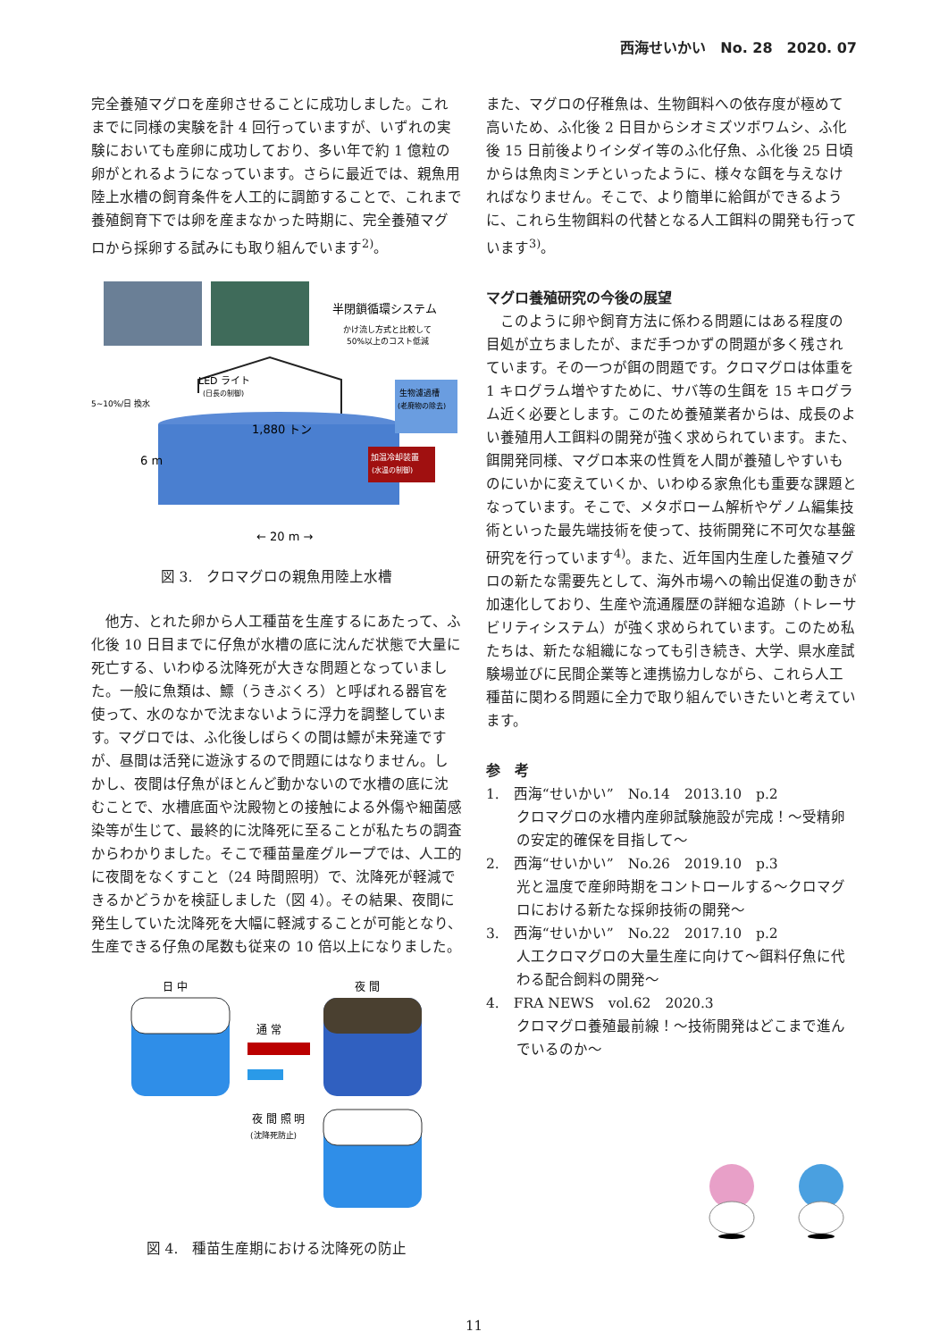西海せいかい　No. 28　2020. 07
完全養殖マグロを産卵させることに成功しました。これまでに同様の実験を計 4 回行っていますが、いずれの実験においても産卵に成功しており、多い年で約 1 億粒の卵がとれるようになっています。さらに最近では、親魚用陸上水槽の飼育条件を人工的に調節することで、これまで養殖飼育下では卵を産まなかった時期に、完全養殖マグロから採卵する試みにも取り組んでいます<sup>2)</sup>。
半閉鎖循環システム
かけ流し方式と比較して
50%以上のコスト低減
LED ライト
(日長の制御)
5~10%/日 換水
1,880 トン
6 m
生物濾過槽
(老廃物の除去)
加温冷却装置
(水温の制御)
← 20 m →
図 3.　クロマグロの親魚用陸上水槽
　他方、とれた卵から人工種苗を生産するにあたって、ふ化後 10 日目までに仔魚が水槽の底に沈んだ状態で大量に死亡する、いわゆる沈降死が大きな問題となっていました。一般に魚類は、鰾（うきぶくろ）と呼ばれる器官を使って、水のなかで沈まないように浮力を調整しています。マグロでは、ふ化後しばらくの間は鰾が未発達ですが、昼間は活発に遊泳するので問題にはなりません。しかし、夜間は仔魚がほとんど動かないので水槽の底に沈むことで、水槽底面や沈殿物との接触による外傷や細菌感染等が生じて、最終的に沈降死に至ることが私たちの調査からわかりました。そこで種苗量産グループでは、人工的に夜間をなくすこと（24 時間照明）で、沈降死が軽減できるかどうかを検証しました（図 4）。その結果、夜間に発生していた沈降死を大幅に軽減することが可能となり、生産できる仔魚の尾数も従来の 10 倍以上になりました。
日 中
夜 間
通 常
夜 間 照 明
(沈降死防止)
図 4.　種苗生産期における沈降死の防止
また、マグロの仔稚魚は、生物餌料への依存度が極めて高いため、ふ化後 2 日目からシオミズツボワムシ、ふ化後 15 日前後よりイシダイ等のふ化仔魚、ふ化後 25 日頃からは魚肉ミンチといったように、様々な餌を与えなければなりません。そこで、より簡単に給餌ができるように、これら生物餌料の代替となる人工餌料の開発も行っています<sup>3)</sup>。
マグロ養殖研究の今後の展望
　このように卵や飼育方法に係わる問題にはある程度の目処が立ちましたが、まだ手つかずの問題が多く残されています。その一つが餌の問題です。クロマグロは体重を 1 キログラム増やすために、サバ等の生餌を 15 キログラム近く必要とします。このため養殖業者からは、成長のよい養殖用人工餌料の開発が強く求められています。また、餌開発同様、マグロ本来の性質を人間が養殖しやすいものにいかに変えていくか、いわゆる家魚化も重要な課題となっています。そこで、メタボローム解析やゲノム編集技術といった最先端技術を使って、技術開発に不可欠な基盤研究を行っています<sup>4)</sup>。また、近年国内生産した養殖マグロの新たな需要先として、海外市場への輸出促進の動きが加速化しており、生産や流通履歴の詳細な追跡（トレーサビリティシステム）が強く求められています。このため私たちは、新たな組織になっても引き続き、大学、県水産試験場並びに民間企業等と連携協力しながら、これら人工種苗に関わる問題に全力で取り組んでいきたいと考えています。
参　考
1.　西海“せいかい”　No.14　2013.10　p.2
クロマグロの水槽内産卵試験施設が完成！～受精卵の安定的確保を目指して～
2.　西海“せいかい”　No.26　2019.10　p.3
光と温度で産卵時期をコントロールする～クロマグロにおける新たな採卵技術の開発～
3.　西海“せいかい”　No.22　2017.10　p.2
人工クロマグロの大量生産に向けて～餌料仔魚に代わる配合飼料の開発～
4.　FRA NEWS　vol.62　2020.3
クロマグロ養殖最前線！～技術開発はどこまで進んでいるのか～
11